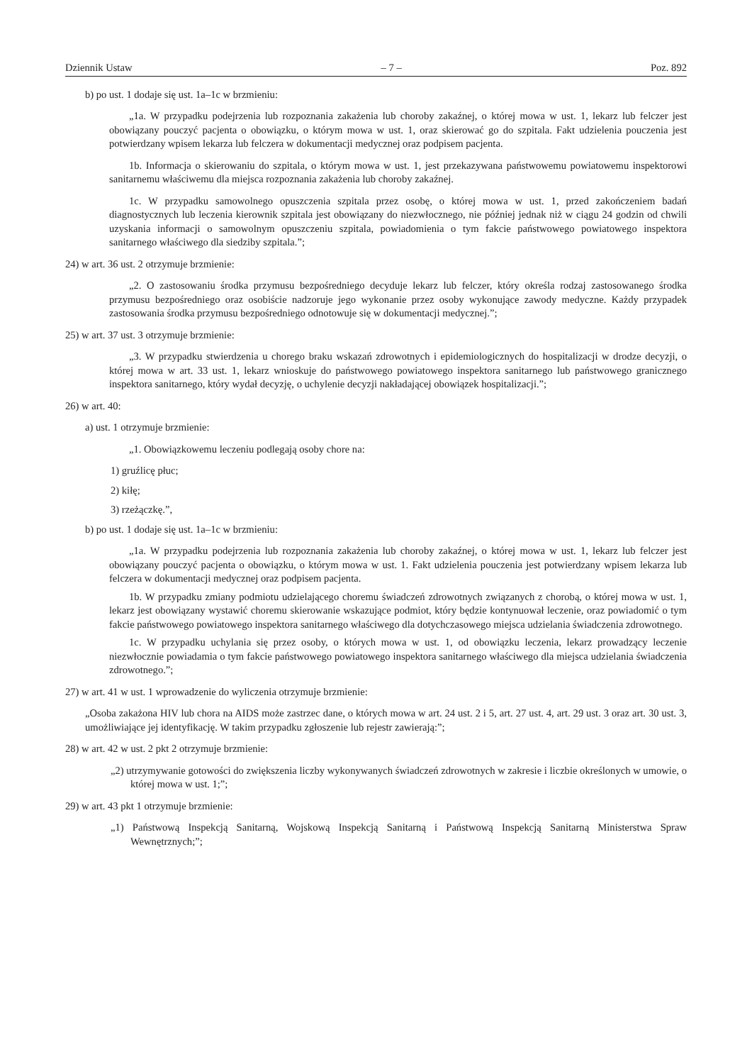Dziennik Ustaw – 7 – Poz. 892
b) po ust. 1 dodaje się ust. 1a–1c w brzmieniu:
„1a. W przypadku podejrzenia lub rozpoznania zakażenia lub choroby zakaźnej, o której mowa w ust. 1, lekarz lub felczer jest obowiązany pouczyć pacjenta o obowiązku, o którym mowa w ust. 1, oraz skierować go do szpitala. Fakt udzielenia pouczenia jest potwierdzany wpisem lekarza lub felczera w dokumentacji medycznej oraz podpisem pacjenta.
1b. Informacja o skierowaniu do szpitala, o którym mowa w ust. 1, jest przekazywana państwowemu powiatowemu inspektorowi sanitarnemu właściwemu dla miejsca rozpoznania zakażenia lub choroby zakaźnej.
1c. W przypadku samowolnego opuszczenia szpitala przez osobę, o której mowa w ust. 1, przed zakończeniem badań diagnostycznych lub leczenia kierownik szpitala jest obowiązany do niezwłocznego, nie później jednak niż w ciągu 24 godzin od chwili uzyskania informacji o samowolnym opuszczeniu szpitala, powiadomienia o tym fakcie państwowego powiatowego inspektora sanitarnego właściwego dla siedziby szpitala.”;
24) w art. 36 ust. 2 otrzymuje brzmienie:
„2. O zastosowaniu środka przymusu bezpośredniego decyduje lekarz lub felczer, który określa rodzaj zastosowanego środka przymusu bezpośredniego oraz osobiście nadzoruje jego wykonanie przez osoby wykonujące zawody medyczne. Każdy przypadek zastosowania środka przymusu bezpośredniego odnotowuje się w dokumentacji medycznej.”;
25) w art. 37 ust. 3 otrzymuje brzmienie:
„3. W przypadku stwierdzenia u chorego braku wskazań zdrowotnych i epidemiologicznych do hospitalizacji w drodze decyzji, o której mowa w art. 33 ust. 1, lekarz wnioskuje do państwowego powiatowego inspektora sanitarnego lub państwowego granicznego inspektora sanitarnego, który wydał decyzję, o uchylenie decyzji nakładającej obowiązek hospitalizacji.”;
26) w art. 40:
a) ust. 1 otrzymuje brzmienie:
„1. Obowiązkowemu leczeniu podlegają osoby chore na:
1) gruźlicę płuc;
2) kiłę;
3) rzeżączkę.”,
b) po ust. 1 dodaje się ust. 1a–1c w brzmieniu:
„1a. W przypadku podejrzenia lub rozpoznania zakażenia lub choroby zakaźnej, o której mowa w ust. 1, lekarz lub felczer jest obowiązany pouczyć pacjenta o obowiązku, o którym mowa w ust. 1. Fakt udzielenia pouczenia jest potwierdzany wpisem lekarza lub felczera w dokumentacji medycznej oraz podpisem pacjenta.
1b. W przypadku zmiany podmiotu udzielającego choremu świadczeń zdrowotnych związanych z chorobą, o której mowa w ust. 1, lekarz jest obowiązany wystawić choremu skierowanie wskazujące podmiot, który będzie kontynuował leczenie, oraz powiadomić o tym fakcie państwowego powiatowego inspektora sanitarnego właściwego dla dotychczasowego miejsca udzielania świadczenia zdrowotnego.
1c. W przypadku uchylania się przez osoby, o których mowa w ust. 1, od obowiązku leczenia, lekarz prowadzący leczenie niezwłocznie powiadamia o tym fakcie państwowego powiatowego inspektora sanitarnego właściwego dla miejsca udzielania świadczenia zdrowotnego.”;
27) w art. 41 w ust. 1 wprowadzenie do wyliczenia otrzymuje brzmienie:
„Osoba zakażona HIV lub chora na AIDS może zastrzec dane, o których mowa w art. 24 ust. 2 i 5, art. 27 ust. 4, art. 29 ust. 3 oraz art. 30 ust. 3, umożliwiające jej identyfikację. W takim przypadku zgłoszenie lub rejestr zawierają:”;
28) w art. 42 w ust. 2 pkt 2 otrzymuje brzmienie:
„2) utrzymywanie gotowości do zwiększenia liczby wykonywanych świadczeń zdrowotnych w zakresie i liczbie określonych w umowie, o której mowa w ust. 1;”;
29) w art. 43 pkt 1 otrzymuje brzmienie:
„1) Państwową Inspekcją Sanitarną, Wojskową Inspekcją Sanitarną i Państwową Inspekcją Sanitarną Ministerstwa Spraw Wewnętrznych;”;